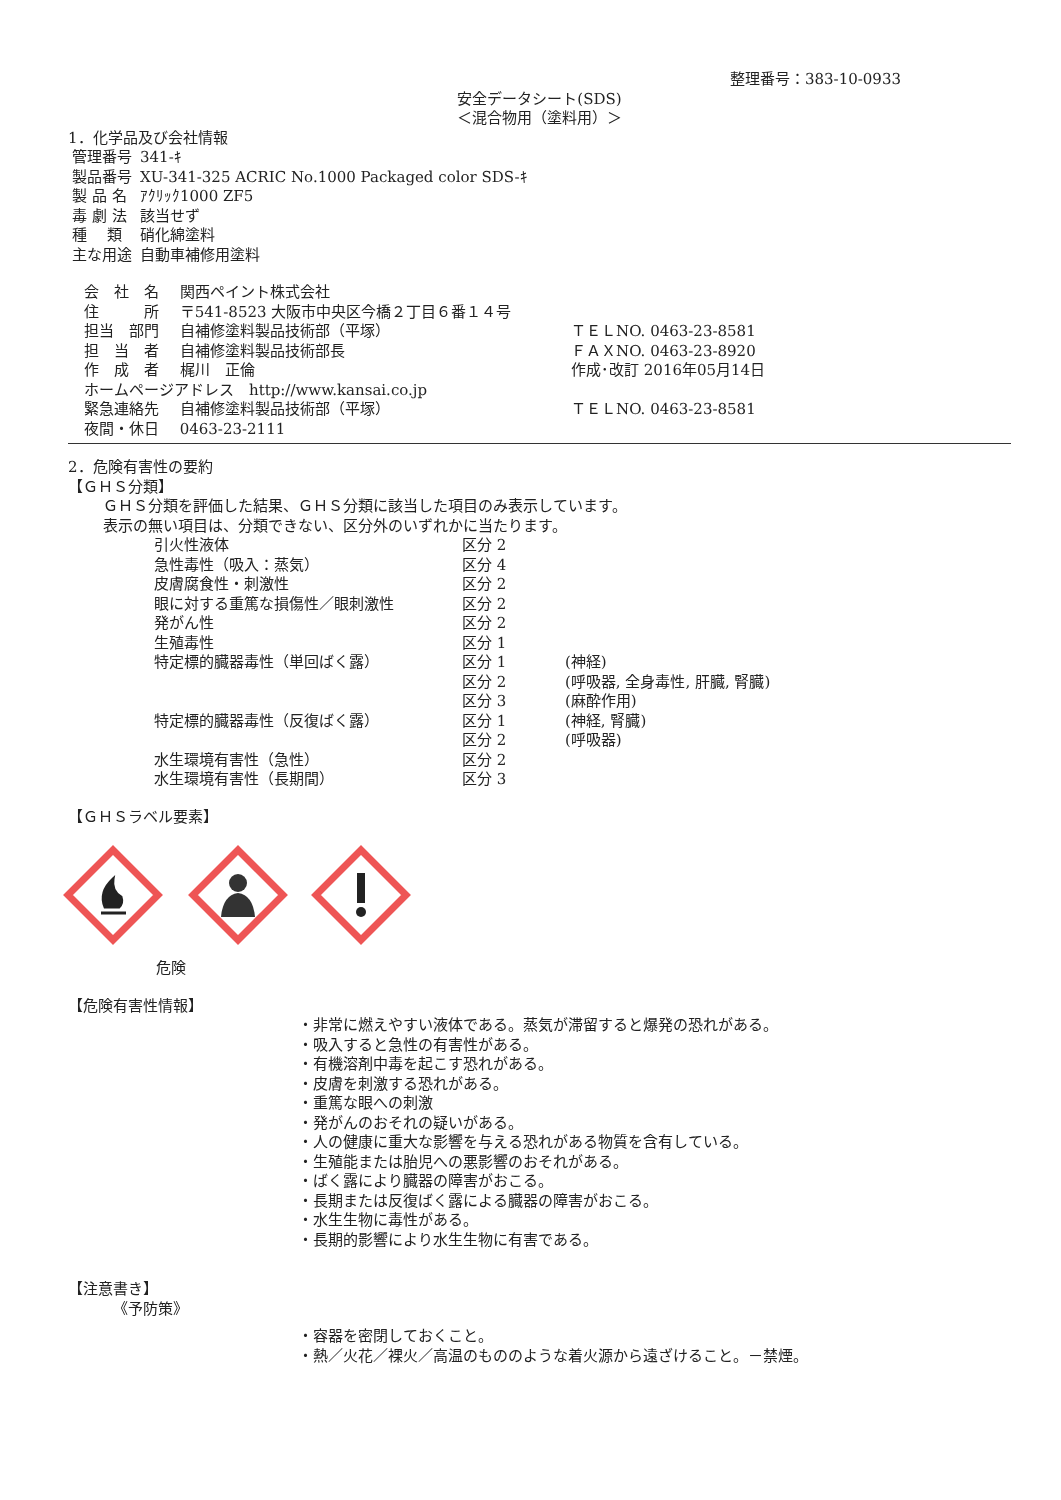整理番号：383-10-0933
安全データシート(SDS)
＜混合物用（塗料用）＞
1．化学品及び会社情報
| 管理番号 | 341-ｷ |
| 製品番号 | XU-341-325 ACRIC No.1000 Packaged color SDS-ｷ |
| 製 品 名 | ｱｸﾘｯｸ1000 ZF5 |
| 毒 劇 法 | 該当せず |
| 種 類 | 硝化綿塗料 |
| 主な用途 | 自動車補修用塗料 |
| 会 社 名 | 関西ペイント株式会社 | |
| 住 所 | 〒541-8523 大阪市中央区今橋２丁目６番１４号 | |
| 担当 部門 | 自補修塗料製品技術部（平塚） | ＴＥＬNO. 0463-23-8581 |
| 担 当 者 | 自補修塗料製品技術部長 | ＦＡＸNO. 0463-23-8920 |
| 作 成 者 | 梶川 正倫 | 作成･改訂 2016年05月14日 |
| ホームページアドレス http://www.kansai.co.jp | | |
| 緊急連絡先 | 自補修塗料製品技術部（平塚） | ＴＥＬNO. 0463-23-8581 |
| 夜間・休日 | 0463-23-2111 | |
2．危険有害性の要約
【ＧＨＳ分類】
ＧＨＳ分類を評価した結果、ＧＨＳ分類に該当した項目のみ表示しています。
表示の無い項目は、分類できない、区分外のいずれかに当たります。
| 引火性液体 | 区分 2 | |
| 急性毒性（吸入：蒸気） | 区分 4 | |
| 皮膚腐食性・刺激性 | 区分 2 | |
| 眼に対する重篤な損傷性／眼刺激性 | 区分 2 | |
| 発がん性 | 区分 2 | |
| 生殖毒性 | 区分 1 | |
| 特定標的臓器毒性（単回ばく露） | 区分 1 | (神経) |
| | 区分 2 | (呼吸器, 全身毒性, 肝臓, 腎臓) |
| | 区分 3 | (麻酔作用) |
| 特定標的臓器毒性（反復ばく露） | 区分 1 | (神経, 腎臓) |
| | 区分 2 | (呼吸器) |
| 水生環境有害性（急性） | 区分 2 | |
| 水生環境有害性（長期間） | 区分 3 | |
【ＧＨＳラベル要素】
危険
【危険有害性情報】
・非常に燃えやすい液体である。蒸気が滞留すると爆発の恐れがある。
・吸入すると急性の有害性がある。
・有機溶剤中毒を起こす恐れがある。
・皮膚を刺激する恐れがある。
・重篤な眼への刺激
・発がんのおそれの疑いがある。
・人の健康に重大な影響を与える恐れがある物質を含有している。
・生殖能または胎児への悪影響のおそれがある。
・ばく露により臓器の障害がおこる。
・長期または反復ばく露による臓器の障害がおこる。
・水生生物に毒性がある。
・長期的影響により水生生物に有害である。
【注意書き】
《予防策》
・容器を密閉しておくこと。
・熱／火花／裸火／高温のもののような着火源から遠ざけること。－禁煙。